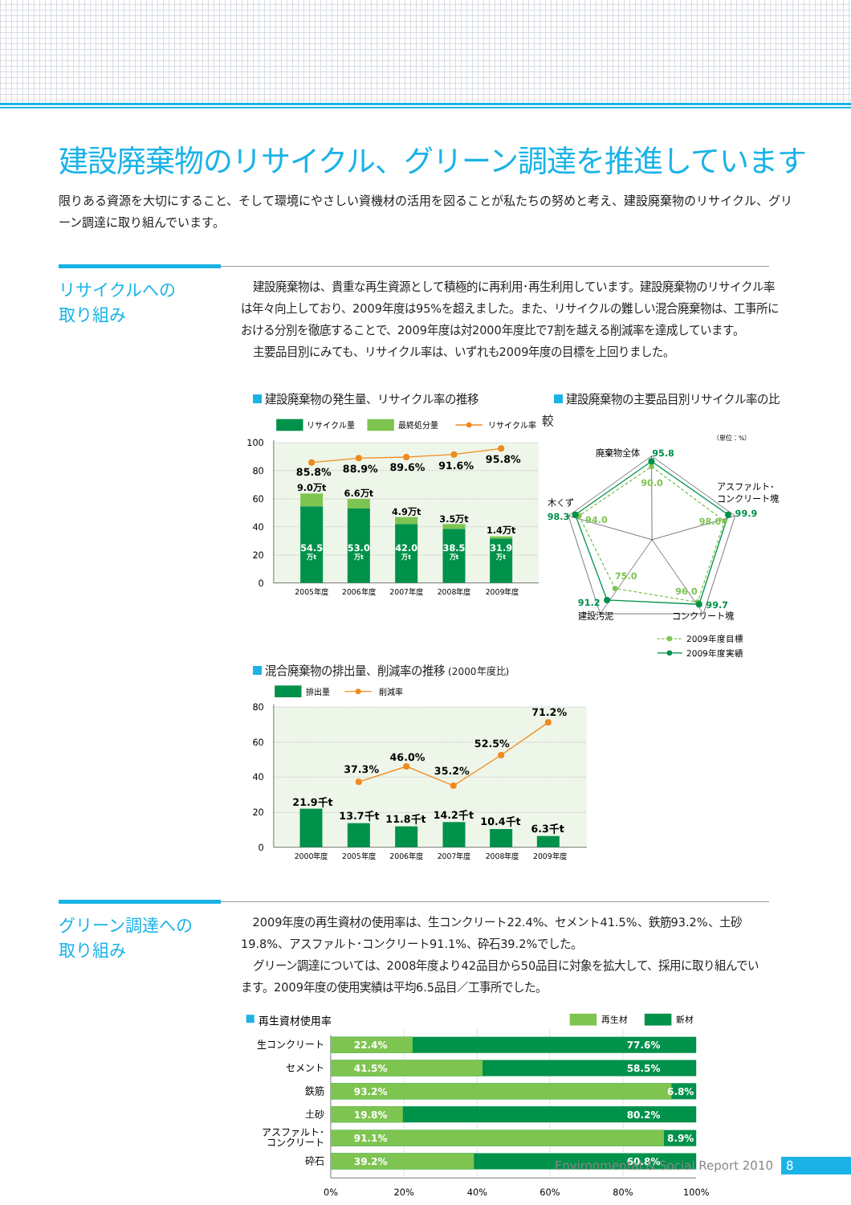建設廃棄物のリサイクル、グリーン調達を推進しています
限りある資源を大切にすること、そして環境にやさしい資機材の活用を図ることが私たちの努めと考え、建設廃棄物のリサイクル、グリーン調達に取り組んでいます。
リサイクルへの
取り組み
建設廃棄物は、貴重な再生資源として積極的に再利用･再生利用しています。建設廃棄物のリサイクル率は年々向上しており、2009年度は95%を超えました。また、リサイクルの難しい混合廃棄物は、工事所における分別を徹底することで、2009年度は対2000年度比で7割を越える削減率を達成しています。
主要品目別にみても、リサイクル率は、いずれも2009年度の目標を上回りました。
建設廃棄物の発生量、リサイクル率の推移
100
80
60
40
20
0
リサイクル量
最終処分量
リサイクル率
54.5
53.0
42.0
38.5
31.9
万t
万t
万t
万t
万t
9.0万t
6.6万t
4.9万t
3.5万t
1.4万t
85.8%
88.9%
89.6%
91.6%
95.8%
2005年度
2006年度
2007年度
2008年度
2009年度
建設廃棄物の主要品目別リサイクル率の比較
（単位：%）
廃棄物全体
アスファルト･
コンクリート塊
木くず
建設汚泥
コンクリート塊
95.8
99.9
98.3
91.2
99.7
90.0
98.0
94.0
75.0
96.0
2009年度目標
2009年度実績
混合廃棄物の排出量、削減率の推移 (2000年度比)
80
60
40
20
0
排出量
削減率
21.9千t
13.7千t
11.8千t
14.2千t
10.4千t
6.3千t
37.3%
46.0%
35.2%
52.5%
71.2%
2000年度
2005年度
2006年度
2007年度
2008年度
2009年度
グリーン調達への
取り組み
2009年度の再生資材の使用率は、生コンクリート22.4%、セメント41.5%、鉄筋93.2%、土砂19.8%、アスファルト･コンクリート91.1%、砕石39.2%でした。
グリーン調達については、2008年度より42品目から50品目に対象を拡大して、採用に取り組んでいます。2009年度の使用実績は平均6.5品目／工事所でした。
再生資材使用率
再生材
新材
生コンクリート
セメント
鉄筋
土砂
アスファルト･
コンクリート
砕石
22.4%
77.6%
41.5%
58.5%
93.2%
6.8%
19.8%
80.2%
91.1%
8.9%
39.2%
60.8%
0%
20%
40%
60%
80%
100%
Environmental & Social Report 2010 8